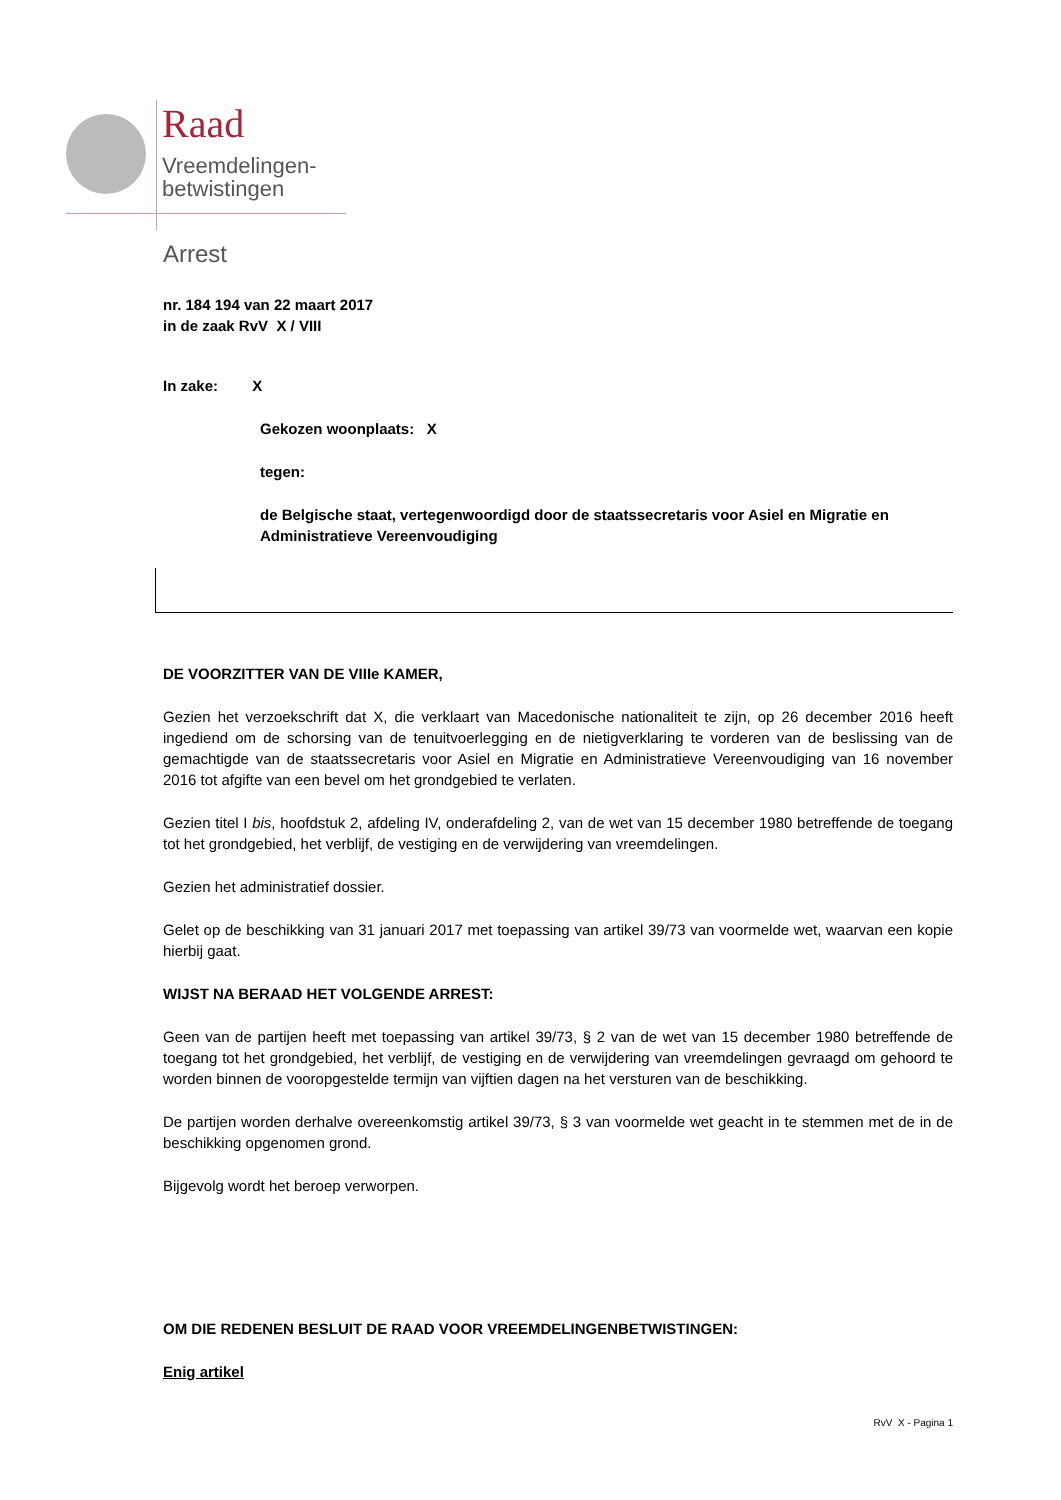Raad
Vreemdelingen-
betwistingen
Arrest
nr. 184 194 van 22 maart 2017
in de zaak RvV X / VIII
In zake: X
Gekozen woonplaats: X
tegen:
de Belgische staat, vertegenwoordigd door de staatssecretaris voor Asiel en Migratie en Administratieve Vereenvoudiging
DE VOORZITTER VAN DE VIIIe KAMER,
Gezien het verzoekschrift dat X, die verklaart van Macedonische nationaliteit te zijn, op 26 december 2016 heeft ingediend om de schorsing van de tenuitvoerlegging en de nietigverklaring te vorderen van de beslissing van de gemachtigde van de staatssecretaris voor Asiel en Migratie en Administratieve Vereenvoudiging van 16 november 2016 tot afgifte van een bevel om het grondgebied te verlaten.
Gezien titel I bis, hoofdstuk 2, afdeling IV, onderafdeling 2, van de wet van 15 december 1980 betreffende de toegang tot het grondgebied, het verblijf, de vestiging en de verwijdering van vreemdelingen.
Gezien het administratief dossier.
Gelet op de beschikking van 31 januari 2017 met toepassing van artikel 39/73 van voormelde wet, waarvan een kopie hierbij gaat.
WIJST NA BERAAD HET VOLGENDE ARREST:
Geen van de partijen heeft met toepassing van artikel 39/73, § 2 van de wet van 15 december 1980 betreffende de toegang tot het grondgebied, het verblijf, de vestiging en de verwijdering van vreemdelingen gevraagd om gehoord te worden binnen de vooropgestelde termijn van vijftien dagen na het versturen van de beschikking.
De partijen worden derhalve overeenkomstig artikel 39/73, § 3 van voormelde wet geacht in te stemmen met de in de beschikking opgenomen grond.
Bijgevolg wordt het beroep verworpen.
OM DIE REDENEN BESLUIT DE RAAD VOOR VREEMDELINGENBETWISTINGEN:
Enig artikel
RvV X - Pagina 1